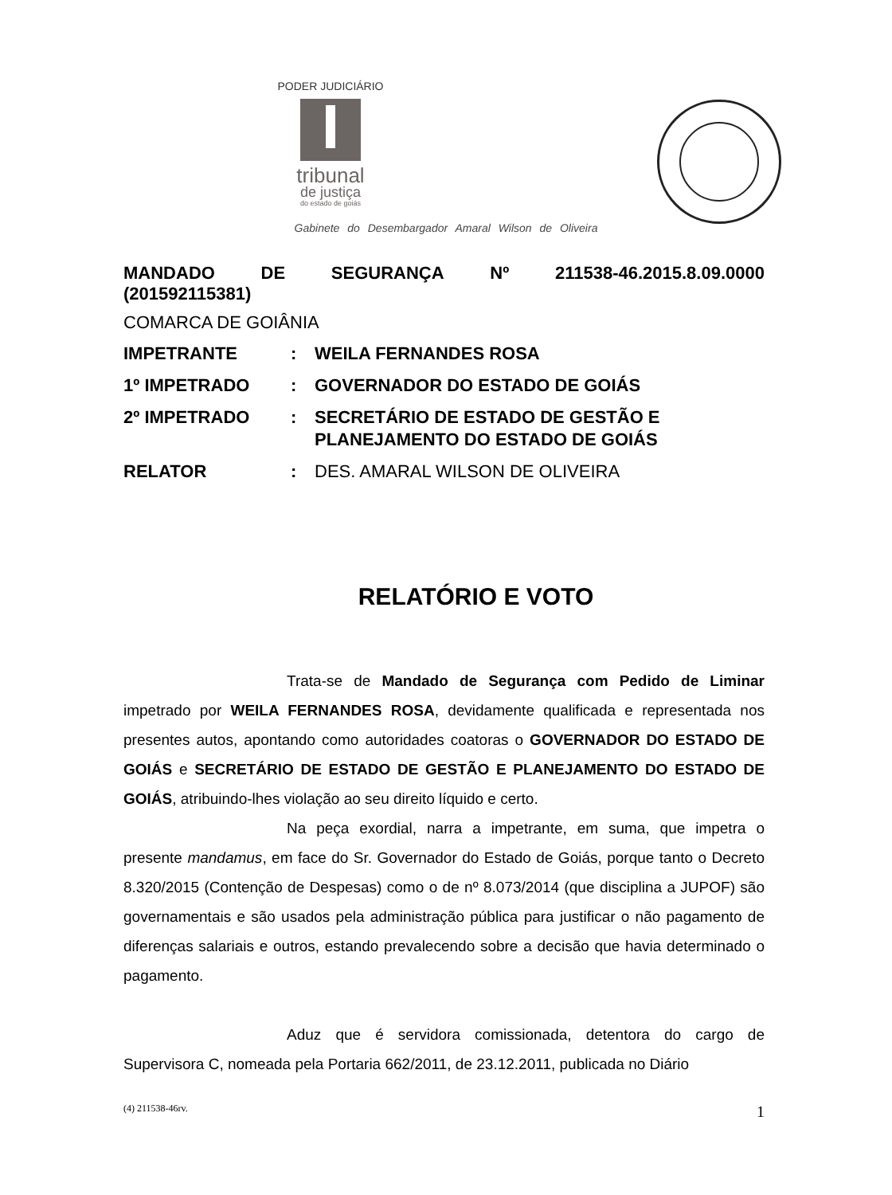PODER JUDICIÁRIO
tribunal
de justiça
do estado de goiás
Gabinete do Desembargador Amaral Wilson de Oliveira
MANDADO DE SEGURANÇA Nº 211538-46.2015.8.09.0000
(201592115381)
COMARCA DE GOIÂNIA
| IMPETRANTE | : | WEILA FERNANDES ROSA |
| 1º IMPETRADO | : | GOVERNADOR DO ESTADO DE GOIÁS |
| 2º IMPETRADO | : | SECRETÁRIO DE ESTADO DE GESTÃO E PLANEJAMENTO DO ESTADO DE GOIÁS |
| RELATOR | : | DES. AMARAL WILSON DE OLIVEIRA |
RELATÓRIO E VOTO
Trata-se de Mandado de Segurança com Pedido de Liminar impetrado por WEILA FERNANDES ROSA, devidamente qualificada e representada nos presentes autos, apontando como autoridades coatoras o GOVERNADOR DO ESTADO DE GOIÁS e SECRETÁRIO DE ESTADO DE GESTÃO E PLANEJAMENTO DO ESTADO DE GOIÁS, atribuindo-lhes violação ao seu direito líquido e certo.
Na peça exordial, narra a impetrante, em suma, que impetra o presente mandamus, em face do Sr. Governador do Estado de Goiás, porque tanto o Decreto 8.320/2015 (Contenção de Despesas) como o de nº 8.073/2014 (que disciplina a JUPOF) são governamentais e são usados pela administração pública para justificar o não pagamento de diferenças salariais e outros, estando prevalecendo sobre a decisão que havia determinado o pagamento.
Aduz que é servidora comissionada, detentora do cargo de Supervisora C, nomeada pela Portaria 662/2011, de 23.12.2011, publicada no Diário
(4) 211538-46rv. 1